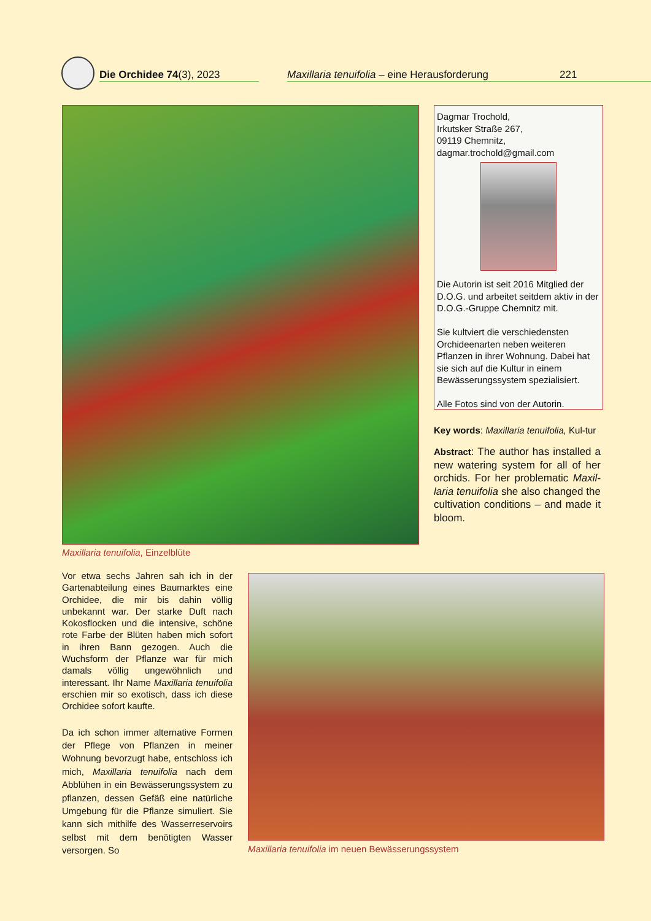Die Orchidee 74(3), 2023 Maxillaria tenuifolia – eine Herausforderung 221
Maxillaria tenuifolia, Einzelblüte
Dagmar Trochold,
Irkutsker Straße 267,
09119 Chemnitz,
dagmar.trochold@gmail.com
Die Autorin ist seit 2016 Mitglied der D.O.G. und arbeitet seitdem aktiv in der D.O.G.-Gruppe Chemnitz mit.
Sie kultviert die verschiedensten Orchideenarten neben weiteren Pflanzen in ihrer Wohnung. Dabei hat sie sich auf die Kultur in einem Bewässerungssystem spezialisiert.
Alle Fotos sind von der Autorin.
Key words: Maxillaria tenuifolia, Kul-tur
Abstract: The author has installed a new watering system for all of her orchids. For her problematic Maxil-laria tenuifolia she also changed the cultivation conditions – and made it bloom.
Vor etwa sechs Jahren sah ich in der Gartenabteilung eines Baumarktes eine Orchidee, die mir bis dahin völlig unbekannt war. Der starke Duft nach Kokosflocken und die intensive, schöne rote Farbe der Blüten haben mich sofort in ihren Bann gezogen. Auch die Wuchsform der Pflanze war für mich damals völlig ungewöhnlich und interessant. Ihr Name Maxillaria tenuifolia erschien mir so exotisch, dass ich diese Orchidee sofort kaufte.
Da ich schon immer alternative Formen der Pflege von Pflanzen in meiner Wohnung bevorzugt habe, entschloss ich mich, Maxillaria tenuifolia nach dem Abblühen in ein Bewässerungssystem zu pflanzen, dessen Gefäß eine natürliche Umgebung für die Pflanze simuliert. Sie kann sich mithilfe des Wasserreservoirs selbst mit dem benötigten Wasser versorgen. So
Maxillaria tenuifolia im neuen Bewässerungssystem